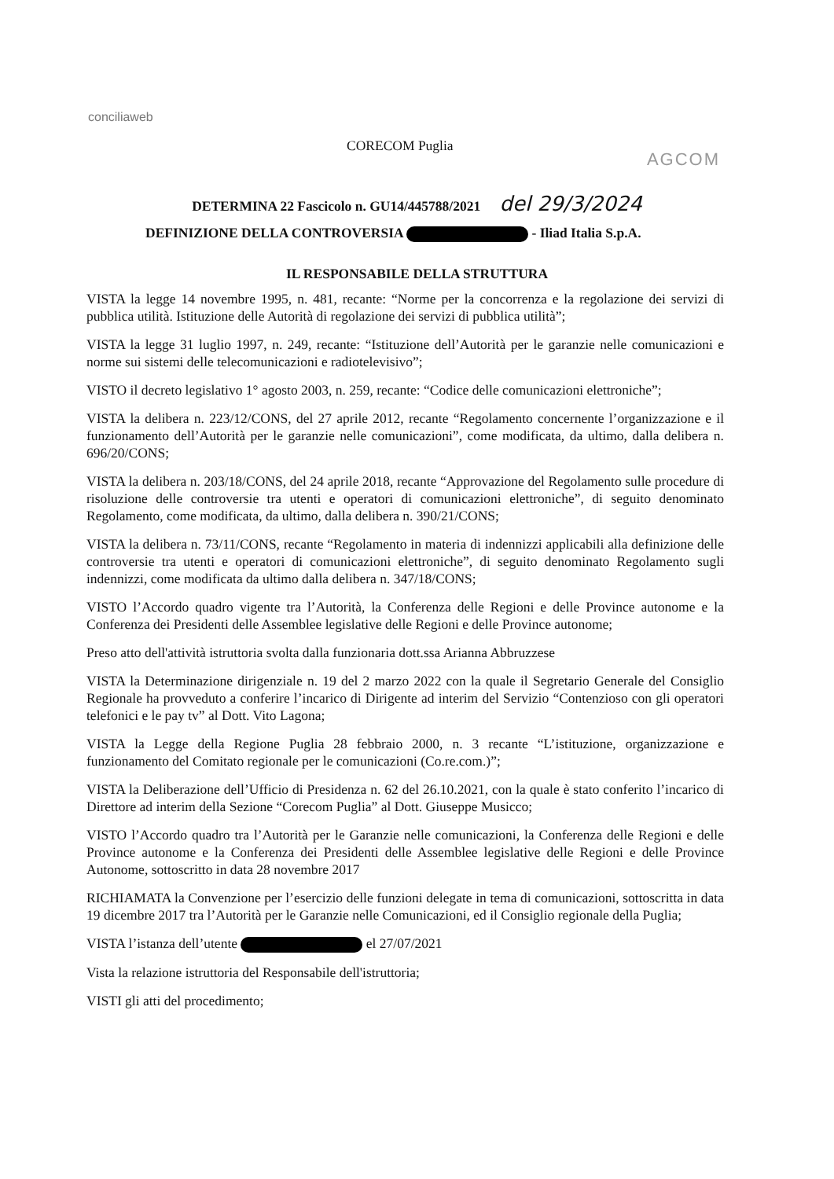conciliaweb
CORECOM Puglia
AGCOM
DETERMINA 22 Fascicolo n. GU14/445788/2021 del 29/3/2024
DEFINIZIONE DELLA CONTROVERSIA - Iliad Italia S.p.A.
IL RESPONSABILE DELLA STRUTTURA
VISTA la legge 14 novembre 1995, n. 481, recante: “Norme per la concorrenza e la regolazione dei servizi di pubblica utilità. Istituzione delle Autorità di regolazione dei servizi di pubblica utilità”;
VISTA la legge 31 luglio 1997, n. 249, recante: “Istituzione dell’Autorità per le garanzie nelle comunicazioni e norme sui sistemi delle telecomunicazioni e radiotelevisivo”;
VISTO il decreto legislativo 1° agosto 2003, n. 259, recante: “Codice delle comunicazioni elettroniche”;
VISTA la delibera n. 223/12/CONS, del 27 aprile 2012, recante “Regolamento concernente l’organizzazione e il funzionamento dell’Autorità per le garanzie nelle comunicazioni”, come modificata, da ultimo, dalla delibera n. 696/20/CONS;
VISTA la delibera n. 203/18/CONS, del 24 aprile 2018, recante “Approvazione del Regolamento sulle procedure di risoluzione delle controversie tra utenti e operatori di comunicazioni elettroniche”, di seguito denominato Regolamento, come modificata, da ultimo, dalla delibera n. 390/21/CONS;
VISTA la delibera n. 73/11/CONS, recante “Regolamento in materia di indennizzi applicabili alla definizione delle controversie tra utenti e operatori di comunicazioni elettroniche”, di seguito denominato Regolamento sugli indennizzi, come modificata da ultimo dalla delibera n. 347/18/CONS;
VISTO l’Accordo quadro vigente tra l’Autorità, la Conferenza delle Regioni e delle Province autonome e la Conferenza dei Presidenti delle Assemblee legislative delle Regioni e delle Province autonome;
Preso atto dell'attività istruttoria svolta dalla funzionaria dott.ssa Arianna Abbruzzese
VISTA la Determinazione dirigenziale n. 19 del 2 marzo 2022 con la quale il Segretario Generale del Consiglio Regionale ha provveduto a conferire l’incarico di Dirigente ad interim del Servizio “Contenzioso con gli operatori telefonici e le pay tv” al Dott. Vito Lagona;
VISTA la Legge della Regione Puglia 28 febbraio 2000, n. 3 recante “L’istituzione, organizzazione e funzionamento del Comitato regionale per le comunicazioni (Co.re.com.)”;
VISTA la Deliberazione dell’Ufficio di Presidenza n. 62 del 26.10.2021, con la quale è stato conferito l’incarico di Direttore ad interim della Sezione “Corecom Puglia” al Dott. Giuseppe Musicco;
VISTO l’Accordo quadro tra l’Autorità per le Garanzie nelle comunicazioni, la Conferenza delle Regioni e delle Province autonome e la Conferenza dei Presidenti delle Assemblee legislative delle Regioni e delle Province Autonome, sottoscritto in data 28 novembre 2017
RICHIAMATA la Convenzione per l’esercizio delle funzioni delegate in tema di comunicazioni, sottoscritta in data 19 dicembre 2017 tra l’Autorità per le Garanzie nelle Comunicazioni, ed il Consiglio regionale della Puglia;
VISTA l’istanza dell’utente el 27/07/2021
Vista la relazione istruttoria del Responsabile dell'istruttoria;
VISTI gli atti del procedimento;